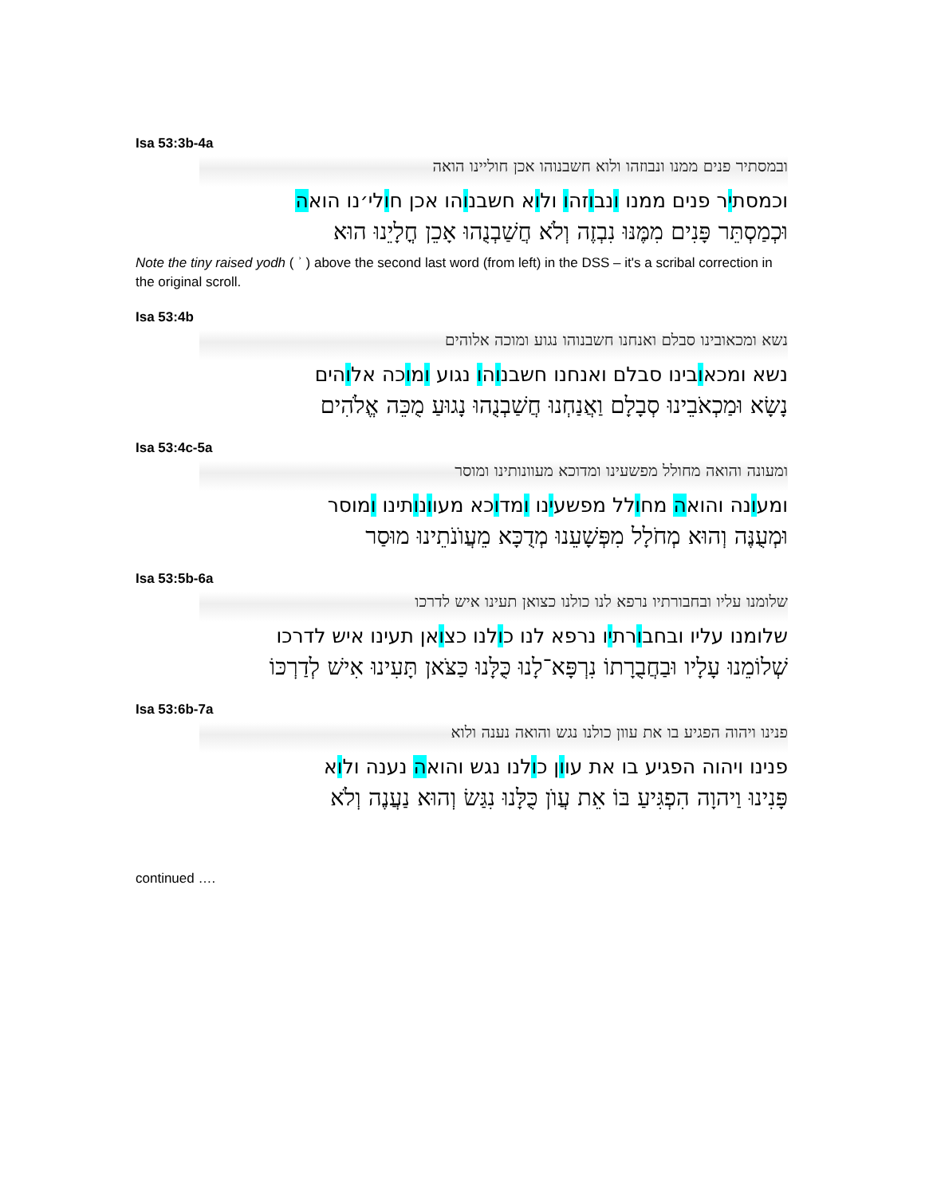Isa 53:3b-4a
ובמסתיר פנים ממנו ונבוזהו ולוא חשבנוהו אכן חוליינו הואה
וכמסתיר פנים ממנו ונבוזהו ולוא חשבנוהו אכן חולי׳נו הואה
וּכְמַסְתֵּר פָּנִים מִמֶּנּוּ נִבְזֶה וְלֹא חֲשַׁבְנֻהוּ אָכֵן חֳלָיֵנוּ הוּא
Note the tiny raised yodh ( ʾ ) above the second last word (from left) in the DSS – it's a scribal correction in the original scroll.
Isa 53:4b
נשא ומכאובינו סבלם ואנחנו חשבנוהו נגוע ומוכה אלוהים
נשא ומכאובינו סבלם ואנחנו חשבנוהו נגוע ומוכה אלוהים
נָשָׂא וּמַכְאֹבֵינוּ סְבָלָם וַאֲנַחְנוּ חֲשַׁבְנֻהוּ נָגוּעַ מֻכֵּה אֱלֹהִים
Isa 53:4c-5a
ומעונה והואה מחולל מפשעינו ומדוכא מעוונותינו ומוסר
ומעונה והואה מחולל מפשעינו ומדוכא מעוונותינו ומוסר
וּמְעֻנֶּה וְהוּא מְחֹלָל מִפְּשָׁעֵנוּ מְדֻכָּא מֵעֲוֺנֹתֵינוּ מוּסַר
Isa 53:5b-6a
שלומנו עליו ובחבורתיו נרפא לנו כולנו כצואן תעינו איש לדרכו
שלומנו עליו ובחבורתיו נרפא לנו כולנו כצואן תעינו איש לדרכו
שְׁלוֹמֵנוּ עָלָיו וּבַחֲבֻרָתוֹ נִרְפָּא־לָנוּ כֻּלָּנוּ כַּצֹּאן תָּעִינוּ אִישׁ לְדַרְכּוֹ
Isa 53:6b-7a
פנינו ויהוה הפגיע בו את עוון כולנו נגש והואה נענה ולוא
פנינו ויהוה הפגיע בו את עוון כולנו נגש והואה נענה ולוא
פָּנִינוּ וַיהוָה הִפְגִּיעַ בּוֹ אֵת עֲוֺן כֻּלָּנוּ נִגַּשׂ וְהוּא נַעֲנֶה וְלֹא
continued ….